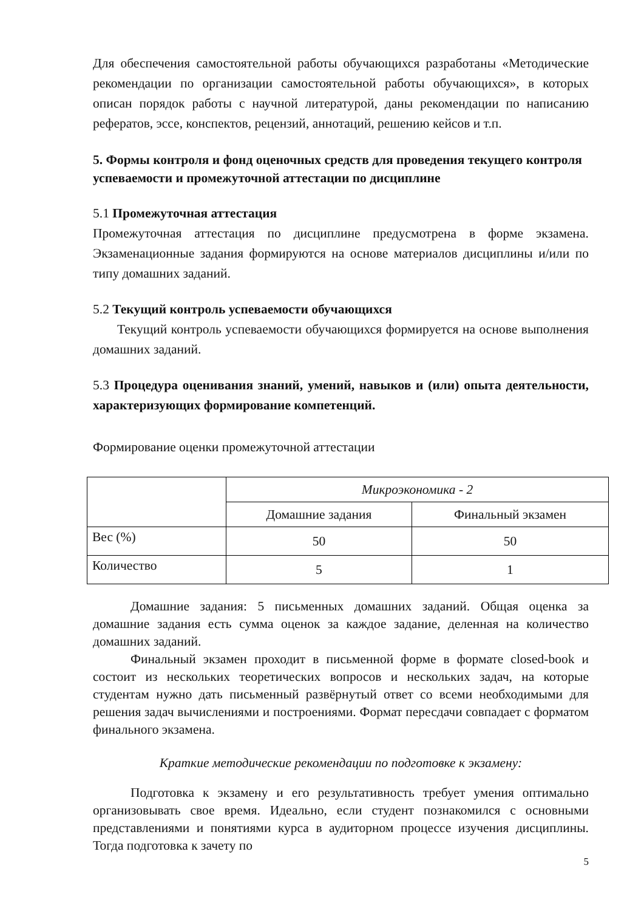Для обеспечения самостоятельной работы обучающихся разработаны «Методические рекомендации по организации самостоятельной работы обучающихся», в которых описан порядок работы с научной литературой, даны рекомендации по написанию рефератов, эссе, конспектов, рецензий, аннотаций, решению кейсов и т.п.
5. Формы контроля и фонд оценочных средств для проведения текущего контроля успеваемости и промежуточной аттестации по дисциплине
5.1 Промежуточная аттестация
Промежуточная аттестация по дисциплине предусмотрена в форме экзамена. Экзаменационные задания формируются на основе материалов дисциплины и/или по типу домашних заданий.
5.2 Текущий контроль успеваемости обучающихся
Текущий контроль успеваемости обучающихся формируется на основе выполнения домашних заданий.
5.3 Процедура оценивания знаний, умений, навыков и (или) опыта деятельности, характеризующих формирование компетенций.
Формирование оценки промежуточной аттестации
| | Микроэкономика - 2 | |
| | Домашние задания | Финальный экзамен |
| Вес (%) | 50 | 50 |
| Количество | 5 | 1 |
Домашние задания: 5 письменных домашних заданий. Общая оценка за домашние задания есть сумма оценок за каждое задание, деленная на количество домашних заданий.
Финальный экзамен проходит в письменной форме в формате closed-book и состоит из нескольких теоретических вопросов и нескольких задач, на которые студентам нужно дать письменный развёрнутый ответ со всеми необходимыми для решения задач вычислениями и построениями. Формат пересдачи совпадает с форматом финального экзамена.
Краткие методические рекомендации по подготовке к экзамену:
Подготовка к экзамену и его результативность требует умения оптимально организовывать свое время. Идеально, если студент познакомился с основными представлениями и понятиями курса в аудиторном процессе изучения дисциплины. Тогда подготовка к зачету по
5